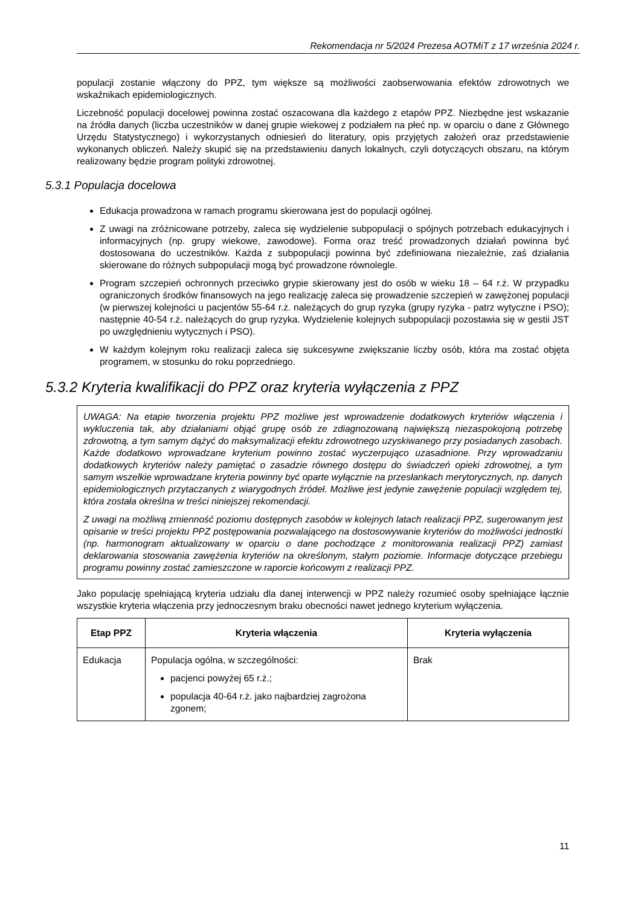Rekomendacja nr 5/2024 Prezesa AOTMiT z 17 września 2024 r.
populacji zostanie włączony do PPZ, tym większe są możliwości zaobserwowania efektów zdrowotnych we wskaźnikach epidemiologicznych.
Liczebność populacji docelowej powinna zostać oszacowana dla każdego z etapów PPZ. Niezbędne jest wskazanie na źródła danych (liczba uczestników w danej grupie wiekowej z podziałem na płeć np. w oparciu o dane z Głównego Urzędu Statystycznego) i wykorzystanych odniesień do literatury, opis przyjętych założeń oraz przedstawienie wykonanych obliczeń. Należy skupić się na przedstawieniu danych lokalnych, czyli dotyczących obszaru, na którym realizowany będzie program polityki zdrowotnej.
5.3.1 Populacja docelowa
Edukacja prowadzona w ramach programu skierowana jest do populacji ogólnej.
Z uwagi na zróżnicowane potrzeby, zaleca się wydzielenie subpopulacji o spójnych potrzebach edukacyjnych i informacyjnych (np. grupy wiekowe, zawodowe). Forma oraz treść prowadzonych działań powinna być dostosowana do uczestników. Każda z subpopulacji powinna być zdefiniowana niezależnie, zaś działania skierowane do różnych subpopulacji mogą być prowadzone równolegle.
Program szczepień ochronnych przeciwko grypie skierowany jest do osób w wieku 18 – 64 r.ż. W przypadku ograniczonych środków finansowych na jego realizację zaleca się prowadzenie szczepień w zawężonej populacji (w pierwszej kolejności u pacjentów 55-64 r.ż. należących do grup ryzyka (grupy ryzyka - patrz wytyczne i PSO); następnie 40-54 r.ż. należących do grup ryzyka. Wydzielenie kolejnych subpopulacji pozostawia się w gestii JST po uwzględnieniu wytycznych i PSO).
W każdym kolejnym roku realizacji zaleca się sukcesywne zwiększanie liczby osób, która ma zostać objęta programem, w stosunku do roku poprzedniego.
5.3.2 Kryteria kwalifikacji do PPZ oraz kryteria wyłączenia z PPZ
UWAGA: Na etapie tworzenia projektu PPZ możliwe jest wprowadzenie dodatkowych kryteriów włączenia i wykluczenia tak, aby działaniami objąć grupę osób ze zdiagnozowaną największą niezaspokojoną potrzebę zdrowotną, a tym samym dążyć do maksymalizacji efektu zdrowotnego uzyskiwanego przy posiadanych zasobach. Każde dodatkowo wprowadzane kryterium powinno zostać wyczerpująco uzasadnione. Przy wprowadzaniu dodatkowych kryteriów należy pamiętać o zasadzie równego dostępu do świadczeń opieki zdrowotnej, a tym samym wszelkie wprowadzane kryteria powinny być oparte wyłącznie na przesłankach merytorycznych, np. danych epidemiologicznych przytaczanych z wiarygodnych źródeł. Możliwe jest jedynie zawężenie populacji względem tej, która została określna w treści niniejszej rekomendacji.
Z uwagi na możliwą zmienność poziomu dostępnych zasobów w kolejnych latach realizacji PPZ, sugerowanym jest opisanie w treści projektu PPZ postępowania pozwalającego na dostosowywanie kryteriów do możliwości jednostki (np. harmonogram aktualizowany w oparciu o dane pochodzące z monitorowania realizacji PPZ) zamiast deklarowania stosowania zawężenia kryteriów na określonym, stałym poziomie. Informacje dotyczące przebiegu programu powinny zostać zamieszczone w raporcie końcowym z realizacji PPZ.
Jako populację spełniającą kryteria udziału dla danej interwencji w PPZ należy rozumieć osoby spełniające łącznie wszystkie kryteria włączenia przy jednoczesnym braku obecności nawet jednego kryterium wyłączenia.
| Etap PPZ | Kryteria włączenia | Kryteria wyłączenia |
| --- | --- | --- |
| Edukacja | Populacja ogólna, w szczególności: pacjenci powyżej 65 r.ż.; populacja 40-64 r.ż. jako najbardziej zagrożona zgonem; | Brak |
11